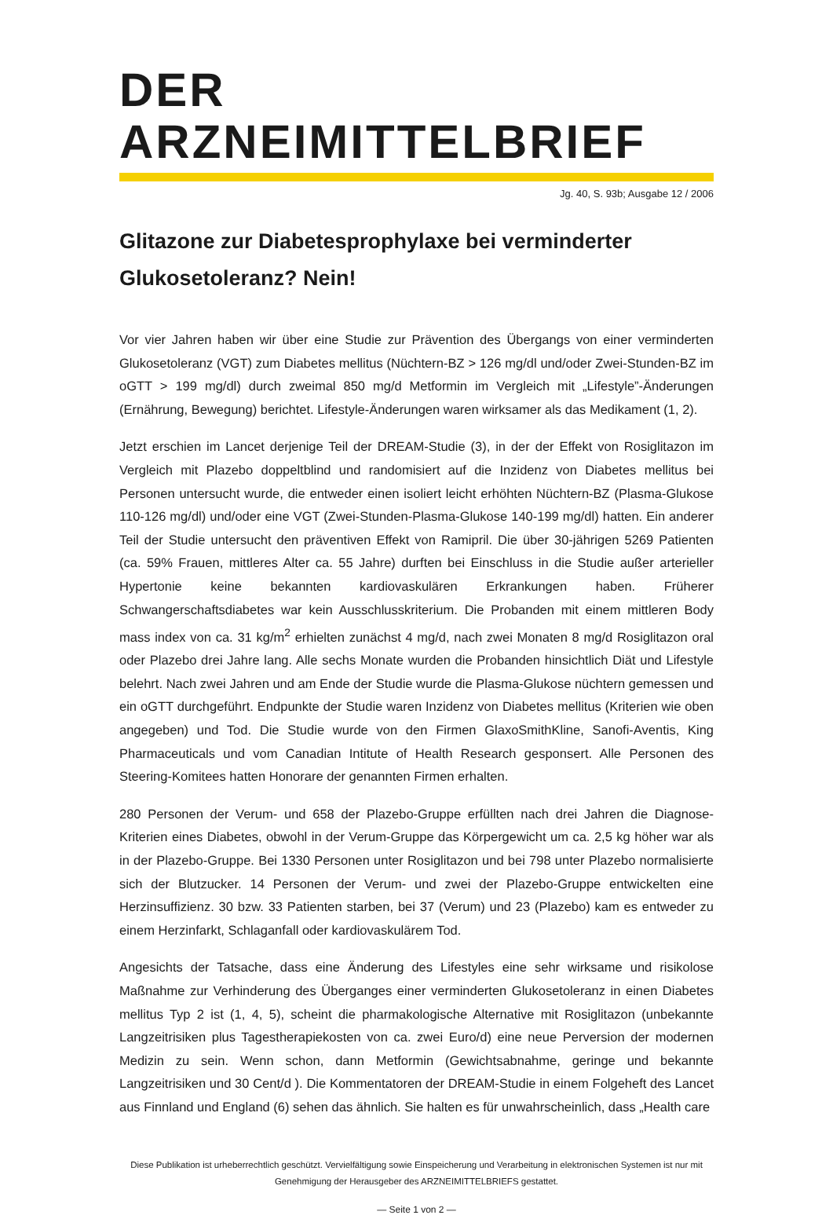DER ARZNEIMITTELBRIEF
Jg. 40, S. 93b; Ausgabe 12 / 2006
Glitazone zur Diabetesprophylaxe bei verminderter Glukosetoleranz? Nein!
Vor vier Jahren haben wir über eine Studie zur Prävention des Übergangs von einer verminderten Glukosetoleranz (VGT) zum Diabetes mellitus (Nüchtern-BZ > 126 mg/dl und/oder Zwei-Stunden-BZ im oGTT > 199 mg/dl) durch zweimal 850 mg/d Metformin im Vergleich mit „Lifestyle”-Änderungen (Ernährung, Bewegung) berichtet. Lifestyle-Änderungen waren wirksamer als das Medikament (1, 2).
Jetzt erschien im Lancet derjenige Teil der DREAM-Studie (3), in der der Effekt von Rosiglitazon im Vergleich mit Plazebo doppeltblind und randomisiert auf die Inzidenz von Diabetes mellitus bei Personen untersucht wurde, die entweder einen isoliert leicht erhöhten Nüchtern-BZ (Plasma-Glukose 110-126 mg/dl) und/oder eine VGT (Zwei-Stunden-Plasma-Glukose 140-199 mg/dl) hatten. Ein anderer Teil der Studie untersucht den präventiven Effekt von Ramipril. Die über 30-jährigen 5269 Patienten (ca. 59% Frauen, mittleres Alter ca. 55 Jahre) durften bei Einschluss in die Studie außer arterieller Hypertonie keine bekannten kardiovaskulären Erkrankungen haben. Früherer Schwangerschaftsdiabetes war kein Ausschlusskriterium. Die Probanden mit einem mittleren Body mass index von ca. 31 kg/m<sup>2</sup> erhielten zunächst 4 mg/d, nach zwei Monaten 8 mg/d Rosiglitazon oral oder Plazebo drei Jahre lang. Alle sechs Monate wurden die Probanden hinsichtlich Diät und Lifestyle belehrt. Nach zwei Jahren und am Ende der Studie wurde die Plasma-Glukose nüchtern gemessen und ein oGTT durchgeführt. Endpunkte der Studie waren Inzidenz von Diabetes mellitus (Kriterien wie oben angegeben) und Tod. Die Studie wurde von den Firmen GlaxoSmithKline, Sanofi-Aventis, King Pharmaceuticals und vom Canadian Intitute of Health Research gesponsert. Alle Personen des Steering-Komitees hatten Honorare der genannten Firmen erhalten.
280 Personen der Verum- und 658 der Plazebo-Gruppe erfüllten nach drei Jahren die Diagnose-Kriterien eines Diabetes, obwohl in der Verum-Gruppe das Körpergewicht um ca. 2,5 kg höher war als in der Plazebo-Gruppe. Bei 1330 Personen unter Rosiglitazon und bei 798 unter Plazebo normalisierte sich der Blutzucker. 14 Personen der Verum- und zwei der Plazebo-Gruppe entwickelten eine Herzinsuffizienz. 30 bzw. 33 Patienten starben, bei 37 (Verum) und 23 (Plazebo) kam es entweder zu einem Herzinfarkt, Schlaganfall oder kardiovaskulärem Tod.
Angesichts der Tatsache, dass eine Änderung des Lifestyles eine sehr wirksame und risikolose Maßnahme zur Verhinderung des Überganges einer verminderten Glukosetoleranz in einen Diabetes mellitus Typ 2 ist (1, 4, 5), scheint die pharmakologische Alternative mit Rosiglitazon (unbekannte Langzeitrisiken plus Tagestherapiekosten von ca. zwei Euro/d) eine neue Perversion der modernen Medizin zu sein. Wenn schon, dann Metformin (Gewichtsabnahme, geringe und bekannte Langzeitrisiken und 30 Cent/d ). Die Kommentatoren der DREAM-Studie in einem Folgeheft des Lancet aus Finnland und England (6) sehen das ähnlich. Sie halten es für unwahrscheinlich, dass „Health care
Diese Publikation ist urheberrechtlich geschützt. Vervielfältigung sowie Einspeicherung und Verarbeitung in elektronischen Systemen ist nur mit Genehmigung der Herausgeber des ARZNEIMITTELBRIEFS gestattet.
— Seite 1 von 2 —